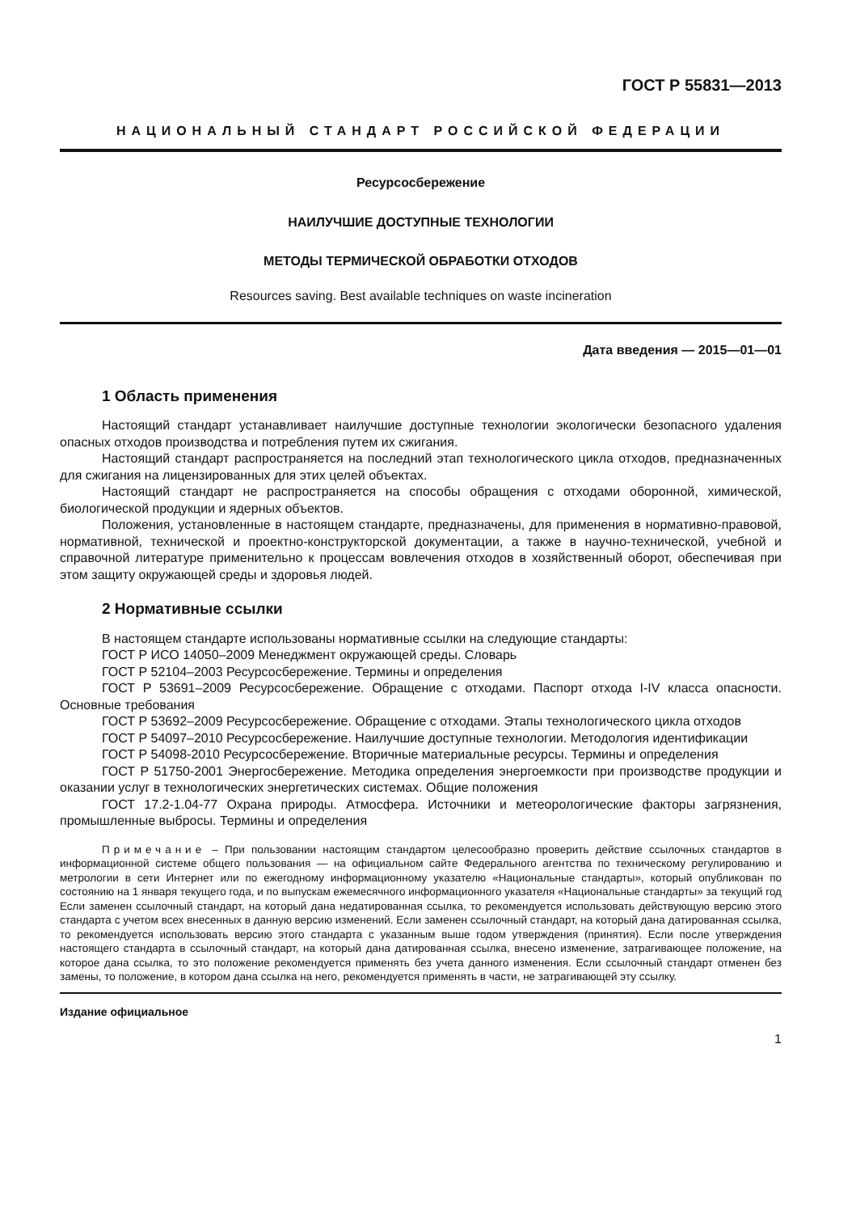ГОСТ Р 55831—2013
НАЦИОНАЛЬНЫЙ СТАНДАРТ РОССИЙСКОЙ ФЕДЕРАЦИИ
Ресурсосбережение
НАИЛУЧШИЕ ДОСТУПНЫЕ ТЕХНОЛОГИИ
МЕТОДЫ ТЕРМИЧЕСКОЙ ОБРАБОТКИ ОТХОДОВ
Resources saving. Best available techniques on waste incineration
Дата введения — 2015—01—01
1 Область применения
Настоящий стандарт устанавливает наилучшие доступные технологии экологически безопасного удаления опасных отходов производства и потребления путем их сжигания.
Настоящий стандарт распространяется на последний этап технологического цикла отходов, предназначенных для сжигания на лицензированных для этих целей объектах.
Настоящий стандарт не распространяется на способы обращения с отходами оборонной, химической, биологической продукции и ядерных объектов.
Положения, установленные в настоящем стандарте, предназначены, для применения в нормативно-правовой, нормативной, технической и проектно-конструкторской документации, а также в научно-технической, учебной и справочной литературе применительно к процессам вовлечения отходов в хозяйственный оборот, обеспечивая при этом защиту окружающей среды и здоровья людей.
2 Нормативные ссылки
В настоящем стандарте использованы нормативные ссылки на следующие стандарты:
ГОСТ Р ИСО 14050–2009 Менеджмент окружающей среды. Словарь
ГОСТ Р 52104–2003 Ресурсосбережение. Термины и определения
ГОСТ Р 53691–2009 Ресурсосбережение. Обращение с отходами. Паспорт отхода I-IV класса опасности. Основные требования
ГОСТ Р 53692–2009 Ресурсосбережение. Обращение с отходами. Этапы технологического цикла отходов
ГОСТ Р 54097–2010 Ресурсосбережение. Наилучшие доступные технологии. Методология идентификации
ГОСТ Р 54098-2010 Ресурсосбережение. Вторичные материальные ресурсы. Термины и определения
ГОСТ Р 51750-2001 Энергосбережение. Методика определения энергоемкости при производстве продукции и оказании услуг в технологических энергетических системах. Общие положения
ГОСТ 17.2-1.04-77 Охрана природы. Атмосфера. Источники и метеорологические факторы загрязнения, промышленные выбросы. Термины и определения
Примечание – При пользовании настоящим стандартом целесообразно проверить действие ссылочных стандартов в информационной системе общего пользования — на официальном сайте Федерального агентства по техническому регулированию и метрологии в сети Интернет или по ежегодному информационному указателю «Национальные стандарты», который опубликован по состоянию на 1 января текущего года, и по выпускам ежемесячного информационного указателя «Национальные стандарты» за текущий год Если заменен ссылочный стандарт, на который дана недатированная ссылка, то рекомендуется использовать действующую версию этого стандарта с учетом всех внесенных в данную версию изменений. Если заменен ссылочный стандарт, на который дана датированная ссылка, то рекомендуется использовать версию этого стандарта с указанным выше годом утверждения (принятия). Если после утверждения настоящего стандарта в ссылочный стандарт, на который дана датированная ссылка, внесено изменение, затрагивающее положение, на которое дана ссылка, то это положение рекомендуется применять без учета данного изменения. Если ссылочный стандарт отменен без замены, то положение, в котором дана ссылка на него, рекомендуется применять в части, не затрагивающей эту ссылку.
Издание официальное
1